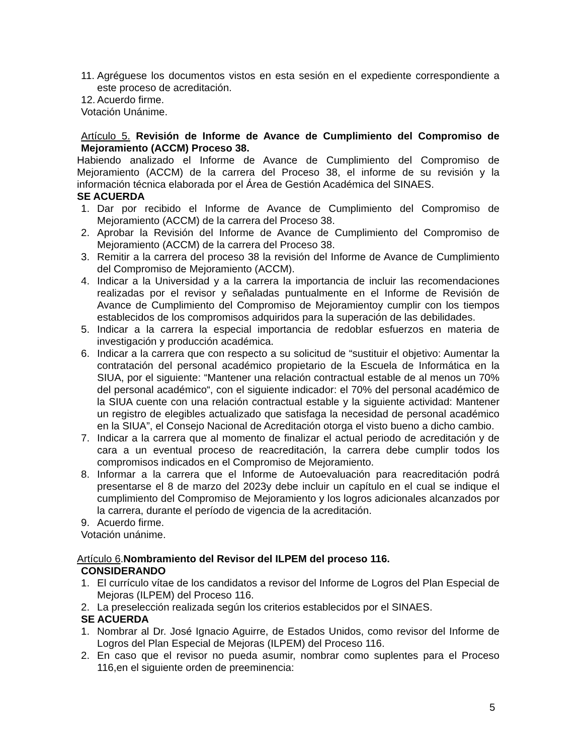11. Agréguese los documentos vistos en esta sesión en el expediente correspondiente a este proceso de acreditación.
12. Acuerdo firme.
Votación Unánime.
Artículo 5. Revisión de Informe de Avance de Cumplimiento del Compromiso de Mejoramiento (ACCM) Proceso 38.
Habiendo analizado el Informe de Avance de Cumplimiento del Compromiso de Mejoramiento (ACCM) de la carrera del Proceso 38, el informe de su revisión y la información técnica elaborada por el Área de Gestión Académica del SINAES.
SE ACUERDA
1. Dar por recibido el Informe de Avance de Cumplimiento del Compromiso de Mejoramiento (ACCM) de la carrera del Proceso 38.
2. Aprobar la Revisión del Informe de Avance de Cumplimiento del Compromiso de Mejoramiento (ACCM) de la carrera del Proceso 38.
3. Remitir a la carrera del proceso 38 la revisión del Informe de Avance de Cumplimiento del Compromiso de Mejoramiento (ACCM).
4. Indicar a la Universidad y a la carrera la importancia de incluir las recomendaciones realizadas por el revisor y señaladas puntualmente en el Informe de Revisión de Avance de Cumplimiento del Compromiso de Mejoramientoy cumplir con los tiempos establecidos de los compromisos adquiridos para la superación de las debilidades.
5. Indicar a la carrera la especial importancia de redoblar esfuerzos en materia de investigación y producción académica.
6. Indicar a la carrera que con respecto a su solicitud de “sustituir el objetivo: Aumentar la contratación del personal académico propietario de la Escuela de Informática en la SIUA, por el siguiente: “Mantener una relación contractual estable de al menos un 70% del personal académico“, con el siguiente indicador: el 70% del personal académico de la SIUA cuente con una relación contractual estable y la siguiente actividad: Mantener un registro de elegibles actualizado que satisfaga la necesidad de personal académico en la SIUA”, el Consejo Nacional de Acreditación otorga el visto bueno a dicho cambio.
7. Indicar a la carrera que al momento de finalizar el actual periodo de acreditación y de cara a un eventual proceso de reacreditación, la carrera debe cumplir todos los compromisos indicados en el Compromiso de Mejoramiento.
8. Informar a la carrera que el Informe de Autoevaluación para reacreditación podrá presentarse el 8 de marzo del 2023y debe incluir un capítulo en el cual se indique el cumplimiento del Compromiso de Mejoramiento y los logros adicionales alcanzados por la carrera, durante el período de vigencia de la acreditación.
9. Acuerdo firme.
Votación unánime.
Artículo 6.Nombramiento del Revisor del ILPEM del proceso 116.
CONSIDERANDO
1. El currículo vítae de los candidatos a revisor del Informe de Logros del Plan Especial de Mejoras (ILPEM) del Proceso 116.
2. La preselección realizada según los criterios establecidos por el SINAES.
SE ACUERDA
1. Nombrar al Dr. José Ignacio Aguirre, de Estados Unidos, como revisor del Informe de Logros del Plan Especial de Mejoras (ILPEM) del Proceso 116.
2. En caso que el revisor no pueda asumir, nombrar como suplentes para el Proceso 116,en el siguiente orden de preeminencia:
5